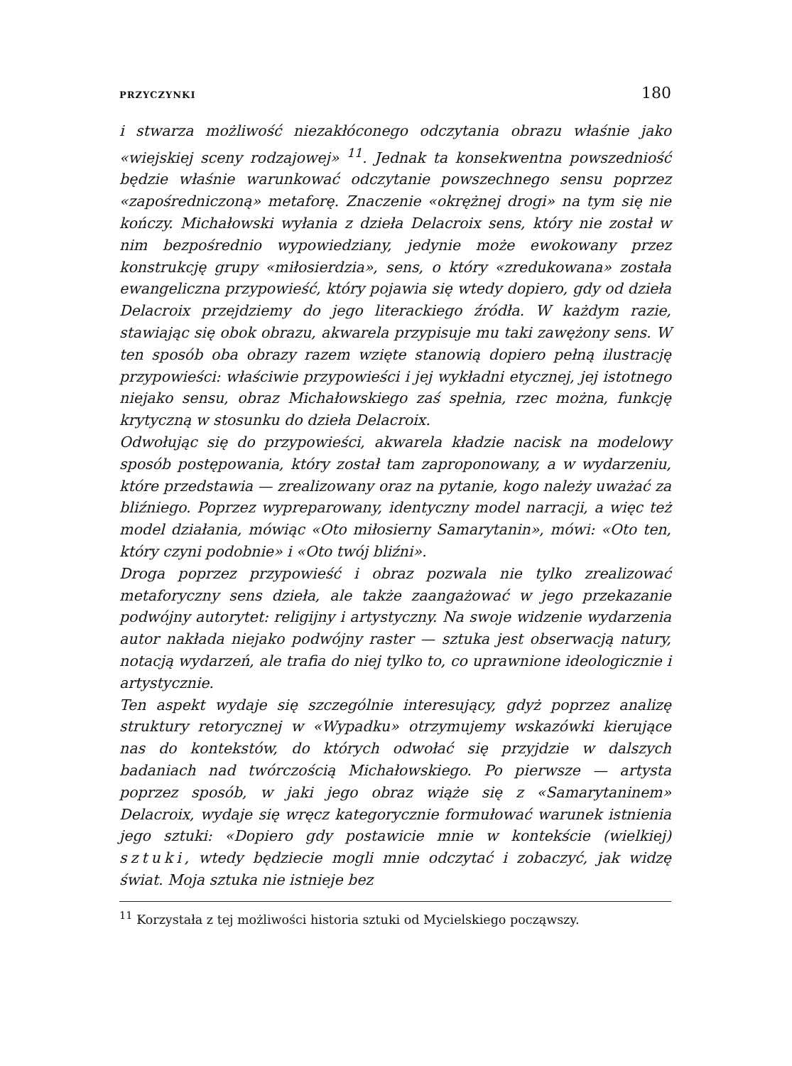PRZYCZYNKI 180
i stwarza możliwość niezakłóconego odczytania obrazu właśnie jako «wiejskiej sceny rodzajowej» <sup>11</sup>. Jednak ta konsekwentna powszedniość będzie właśnie warunkować odczytanie powszechnego sensu poprzez «zapośredniczoną» metaforę. Znaczenie «okrężnej drogi» na tym się nie kończy. Michałowski wyłania z dzieła Delacroix sens, który nie został w nim bezpośrednio wypowiedziany, jedynie może ewokowany przez konstrukcję grupy «miłosierdzia», sens, o który «zredukowana» została ewangeliczna przypowieść, który pojawia się wtedy dopiero, gdy od dzieła Delacroix przejdziemy do jego literackiego źródła. W każdym razie, stawiając się obok obrazu, akwarela przypisuje mu taki zawężony sens. W ten sposób oba obrazy razem wzięte stanowią dopiero pełną ilustrację przypowieści: właściwie przypowieści i jej wykładni etycznej, jej istotnego niejako sensu, obraz Michałowskiego zaś spełnia, rzec można, funkcję krytyczną w stosunku do dzieła Delacroix.
Odwołując się do przypowieści, akwarela kładzie nacisk na modelowy sposób postępowania, który został tam zaproponowany, a w wydarzeniu, które przedstawia — zrealizowany oraz na pytanie, kogo należy uważać za bliźniego. Poprzez wypreparowany, identyczny model narracji, a więc też model działania, mówiąc «Oto miłosierny Samarytanin», mówi: «Oto ten, który czyni podobnie» i «Oto twój bliźni».
Droga poprzez przypowieść i obraz pozwala nie tylko zrealizować metaforyczny sens dzieła, ale także zaangażować w jego przekazanie podwójny autorytet: religijny i artystyczny. Na swoje widzenie wydarzenia autor nakłada niejako podwójny raster — sztuka jest obserwacją natury, notacją wydarzeń, ale trafia do niej tylko to, co uprawnione ideologicznie i artystycznie.
Ten aspekt wydaje się szczególnie interesujący, gdyż poprzez analizę struktury retorycznej w «Wypadku» otrzymujemy wskazówki kierujące nas do kontekstów, do których odwołać się przyjdzie w dalszych badaniach nad twórczością Michałowskiego. Po pierwsze — artysta poprzez sposób, w jaki jego obraz wiąże się z «Samarytaninem» Delacroix, wydaje się wręcz kategorycznie formułować warunek istnienia jego sztuki: «Dopiero gdy postawicie mnie w kontekście (wielkiej) sztuki, wtedy będziecie mogli mnie odczytać i zobaczyć, jak widzę świat. Moja sztuka nie istnieje bez
<sup>11</sup> Korzystała z tej możliwości historia sztuki od Mycielskiego począwszy.